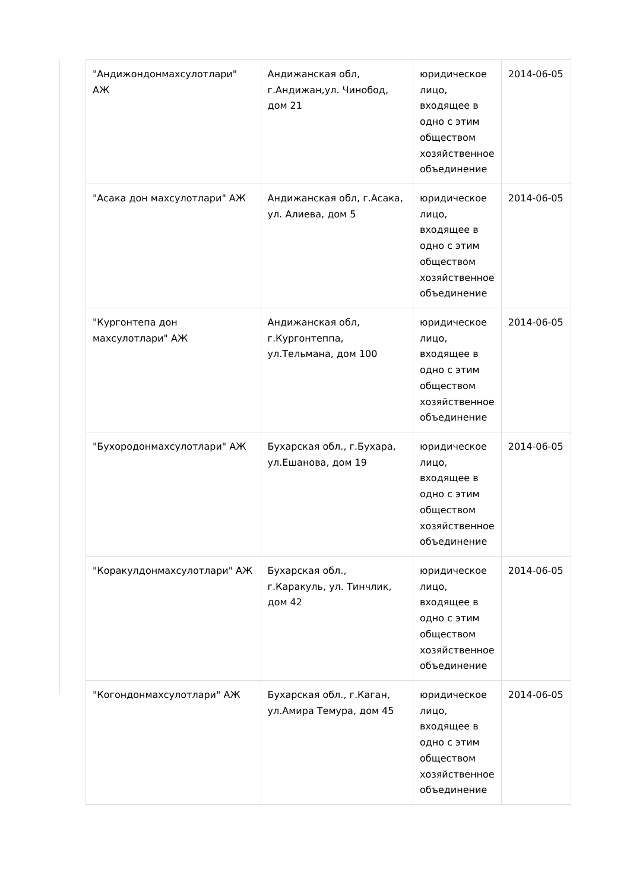| "Андижондонмахсулотлари" АЖ | Андижанская обл, г.Андижан,ул. Чинобод, дом 21 | юридическое лицо, входящее в одно с этим обществом хозяйственное объединение | 2014-06-05 |
| "Асака дон махсулотлари" АЖ | Андижанская обл, г.Асака, ул. Алиева, дом 5 | юридическое лицо, входящее в одно с этим обществом хозяйственное объединение | 2014-06-05 |
| "Кургонтепа дон махсулотлари" АЖ | Андижанская обл, г.Кургонтеппа, ул.Тельмана, дом 100 | юридическое лицо, входящее в одно с этим обществом хозяйственное объединение | 2014-06-05 |
| "Бухородонмахсулотлари" АЖ | Бухарская обл., г.Бухара, ул.Ешанова, дом 19 | юридическое лицо, входящее в одно с этим обществом хозяйственное объединение | 2014-06-05 |
| "Коракулдонмахсулотлари" АЖ | Бухарская обл., г.Каракуль, ул. Тинчлик, дом 42 | юридическое лицо, входящее в одно с этим обществом хозяйственное объединение | 2014-06-05 |
| "Когондонмахсулотлари" АЖ | Бухарская обл., г.Каган, ул.Амира Темура, дом 45 | юридическое лицо, входящее в одно с этим обществом хозяйственное объединение | 2014-06-05 |